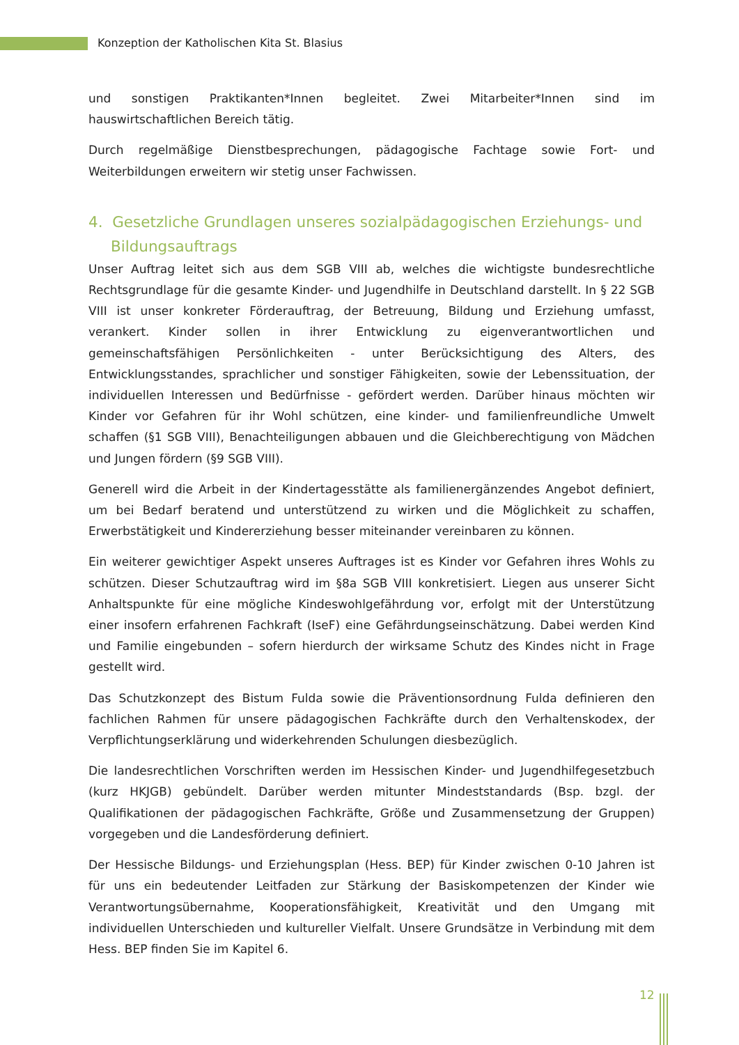Konzeption der Katholischen Kita St. Blasius
und sonstigen Praktikanten*Innen begleitet. Zwei Mitarbeiter*Innen sind im hauswirtschaftlichen Bereich tätig.
Durch regelmäßige Dienstbesprechungen, pädagogische Fachtage sowie Fort- und Weiterbildungen erweitern wir stetig unser Fachwissen.
4. Gesetzliche Grundlagen unseres sozialpädagogischen Erziehungs- und Bildungsauftrags
Unser Auftrag leitet sich aus dem SGB VIII ab, welches die wichtigste bundesrechtliche Rechtsgrundlage für die gesamte Kinder- und Jugendhilfe in Deutschland darstellt. In § 22 SGB VIII ist unser konkreter Förderauftrag, der Betreuung, Bildung und Erziehung umfasst, verankert. Kinder sollen in ihrer Entwicklung zu eigenverantwortlichen und gemeinschaftsfähigen Persönlichkeiten - unter Berücksichtigung des Alters, des Entwicklungsstandes, sprachlicher und sonstiger Fähigkeiten, sowie der Lebenssituation, der individuellen Interessen und Bedürfnisse - gefördert werden. Darüber hinaus möchten wir Kinder vor Gefahren für ihr Wohl schützen, eine kinder- und familienfreundliche Umwelt schaffen (§1 SGB VIII), Benachteiligungen abbauen und die Gleichberechtigung von Mädchen und Jungen fördern (§9 SGB VIII).
Generell wird die Arbeit in der Kindertagesstätte als familienergänzendes Angebot definiert, um bei Bedarf beratend und unterstützend zu wirken und die Möglichkeit zu schaffen, Erwerbstätigkeit und Kindererziehung besser miteinander vereinbaren zu können.
Ein weiterer gewichtiger Aspekt unseres Auftrages ist es Kinder vor Gefahren ihres Wohls zu schützen. Dieser Schutzauftrag wird im §8a SGB VIII konkretisiert. Liegen aus unserer Sicht Anhaltspunkte für eine mögliche Kindeswohlgefährdung vor, erfolgt mit der Unterstützung einer insofern erfahrenen Fachkraft (IseF) eine Gefährdungseinschätzung. Dabei werden Kind und Familie eingebunden – sofern hierdurch der wirksame Schutz des Kindes nicht in Frage gestellt wird.
Das Schutzkonzept des Bistum Fulda sowie die Präventionsordnung Fulda definieren den fachlichen Rahmen für unsere pädagogischen Fachkräfte durch den Verhaltenskodex, der Verpflichtungserklärung und widerkehrenden Schulungen diesbezüglich.
Die landesrechtlichen Vorschriften werden im Hessischen Kinder- und Jugendhilfegesetzbuch (kurz HKJGB) gebündelt. Darüber werden mitunter Mindeststandards (Bsp. bzgl. der Qualifikationen der pädagogischen Fachkräfte, Größe und Zusammensetzung der Gruppen) vorgegeben und die Landesförderung definiert.
Der Hessische Bildungs- und Erziehungsplan (Hess. BEP) für Kinder zwischen 0-10 Jahren ist für uns ein bedeutender Leitfaden zur Stärkung der Basiskompetenzen der Kinder wie Verantwortungsübernahme, Kooperationsfähigkeit, Kreativität und den Umgang mit individuellen Unterschieden und kultureller Vielfalt. Unsere Grundsätze in Verbindung mit dem Hess. BEP finden Sie im Kapitel 6.
12